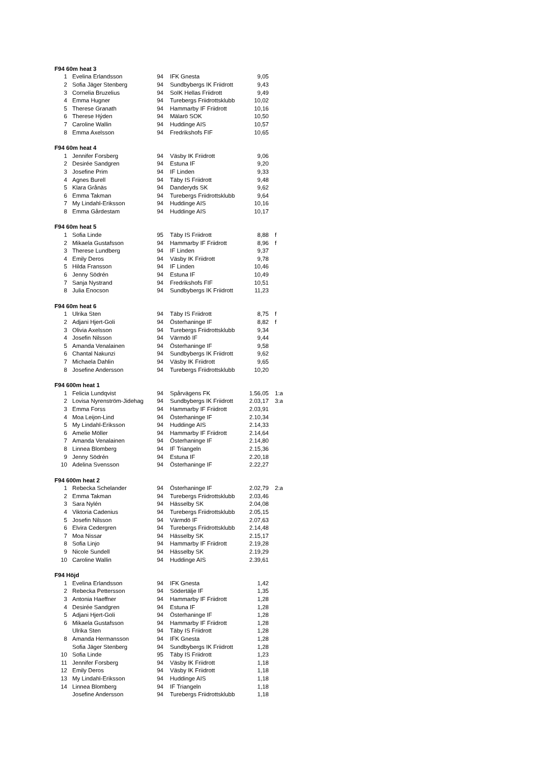| F94 60m heat 3 | | | | | |
| --- | --- | --- | --- | --- | --- |
| 1 | Evelina Erlandsson | 94 | IFK Gnesta | 9,05 | |
| 2 | Sofia Jäger Stenberg | 94 | Sundbybergs IK Friidrott | 9,43 | |
| 3 | Cornelia Bruzelius | 94 | SoIK Hellas Friidrott | 9,49 | |
| 4 | Emma Hugner | 94 | Turebergs Friidrottsklubb | 10,02 | |
| 5 | Therese Granath | 94 | Hammarby IF Friidrott | 10,16 | |
| 6 | Therese Hýden | 94 | Mälarö SOK | 10,50 | |
| 7 | Caroline Wallin | 94 | Huddinge AIS | 10,57 | |
| 8 | Emma Axelsson | 94 | Fredrikshofs FIF | 10,65 | |
| F94 60m heat 4 | | | | | |
| 1 | Jennifer Forsberg | 94 | Väsby IK Friidrott | 9,06 | |
| 2 | Desirée Sandgren | 94 | Estuna IF | 9,20 | |
| 3 | Josefine Prim | 94 | IF Linden | 9,33 | |
| 4 | Agnes Burell | 94 | Täby IS Friidrott | 9,48 | |
| 5 | Klara Grånäs | 94 | Danderyds SK | 9,62 | |
| 6 | Emma Takman | 94 | Turebergs Friidrottsklubb | 9,64 | |
| 7 | My Lindahl-Eriksson | 94 | Huddinge AIS | 10,16 | |
| 8 | Emma Gårdestam | 94 | Huddinge AIS | 10,17 | |
| F94 60m heat 5 | | | | | |
| 1 | Sofia Linde | 95 | Täby IS Friidrott | 8,88 | f |
| 2 | Mikaela Gustafsson | 94 | Hammarby IF Friidrott | 8,96 | f |
| 3 | Therese Lundberg | 94 | IF Linden | 9,37 | |
| 4 | Emily Deros | 94 | Väsby IK Friidrott | 9,78 | |
| 5 | Hilda Fransson | 94 | IF Linden | 10,46 | |
| 6 | Jenny Södrén | 94 | Estuna IF | 10,49 | |
| 7 | Sanja Nystrand | 94 | Fredrikshofs FIF | 10,51 | |
| 8 | Julia Enocson | 94 | Sundbybergs IK Friidrott | 11,23 | |
| F94 60m heat 6 | | | | | |
| 1 | Ulrika Sten | 94 | Täby IS Friidrott | 8,75 | f |
| 2 | Adjani Hjert-Goli | 94 | Österhaninge IF | 8,82 | f |
| 3 | Olivia Axelsson | 94 | Turebergs Friidrottsklubb | 9,34 | |
| 4 | Josefin Nilsson | 94 | Värmdö IF | 9,44 | |
| 5 | Amanda Venalainen | 94 | Österhaninge IF | 9,58 | |
| 6 | Chantal Nakunzi | 94 | Sundbybergs IK Friidrott | 9,62 | |
| 7 | Michaela Dahlin | 94 | Väsby IK Friidrott | 9,65 | |
| 8 | Josefine Andersson | 94 | Turebergs Friidrottsklubb | 10,20 | |
| F94 600m heat 1 | | | | | |
| 1 | Felicia Lundqvist | 94 | Spårvägens FK | 1.56,05 | 1:a |
| 2 | Lovisa Nyrenström-Jidehag | 94 | Sundbybergs IK Friidrott | 2.03,17 | 3:a |
| 3 | Emma Forss | 94 | Hammarby IF Friidrott | 2.03,91 | |
| 4 | Moa Leijon-Lind | 94 | Österhaninge IF | 2.10,34 | |
| 5 | My Lindahl-Eriksson | 94 | Huddinge AIS | 2.14,33 | |
| 6 | Amelie Möller | 94 | Hammarby IF Friidrott | 2.14,64 | |
| 7 | Amanda Venalainen | 94 | Österhaninge IF | 2.14,80 | |
| 8 | Linnea Blomberg | 94 | IF Triangeln | 2.15,36 | |
| 9 | Jenny Södrén | 94 | Estuna IF | 2.20,18 | |
| 10 | Adelina Svensson | 94 | Österhaninge IF | 2.22,27 | |
| F94 600m heat 2 | | | | | |
| 1 | Rebecka Schelander | 94 | Österhaninge IF | 2.02,79 | 2:a |
| 2 | Emma Takman | 94 | Turebergs Friidrottsklubb | 2.03,46 | |
| 3 | Sara Nylén | 94 | Hässelby SK | 2.04,08 | |
| 4 | Viktoria Cadenius | 94 | Turebergs Friidrottsklubb | 2.05,15 | |
| 5 | Josefin Nilsson | 94 | Värmdö IF | 2.07,63 | |
| 6 | Elvira Cedergren | 94 | Turebergs Friidrottsklubb | 2.14,48 | |
| 7 | Moa Nissar | 94 | Hässelby SK | 2.15,17 | |
| 8 | Sofia Linjo | 94 | Hammarby IF Friidrott | 2.19,28 | |
| 9 | Nicole Sundell | 94 | Hässelby SK | 2.19,29 | |
| 10 | Caroline Wallin | 94 | Huddinge AIS | 2.39,61 | |
| F94 Höjd | | | | | |
| 1 | Evelina Erlandsson | 94 | IFK Gnesta | 1,42 | |
| 2 | Rebecka Pettersson | 94 | Södertälje IF | 1,35 | |
| 3 | Antonia Haeffner | 94 | Hammarby IF Friidrott | 1,28 | |
| 4 | Desirée Sandgren | 94 | Estuna IF | 1,28 | |
| 5 | Adjani Hjert-Goli | 94 | Österhaninge IF | 1,28 | |
| 6 | Mikaela Gustafsson | 94 | Hammarby IF Friidrott | 1,28 | |
| | Ulrika Sten | 94 | Täby IS Friidrott | 1,28 | |
| 8 | Amanda Hermansson | 94 | IFK Gnesta | 1,28 | |
| | Sofia Jäger Stenberg | 94 | Sundbybergs IK Friidrott | 1,28 | |
| 10 | Sofia Linde | 95 | Täby IS Friidrott | 1,23 | |
| 11 | Jennifer Forsberg | 94 | Väsby IK Friidrott | 1,18 | |
| 12 | Emily Deros | 94 | Väsby IK Friidrott | 1,18 | |
| 13 | My Lindahl-Eriksson | 94 | Huddinge AIS | 1,18 | |
| 14 | Linnea Blomberg | 94 | IF Triangeln | 1,18 | |
| | Josefine Andersson | 94 | Turebergs Friidrottsklubb | 1,18 | |